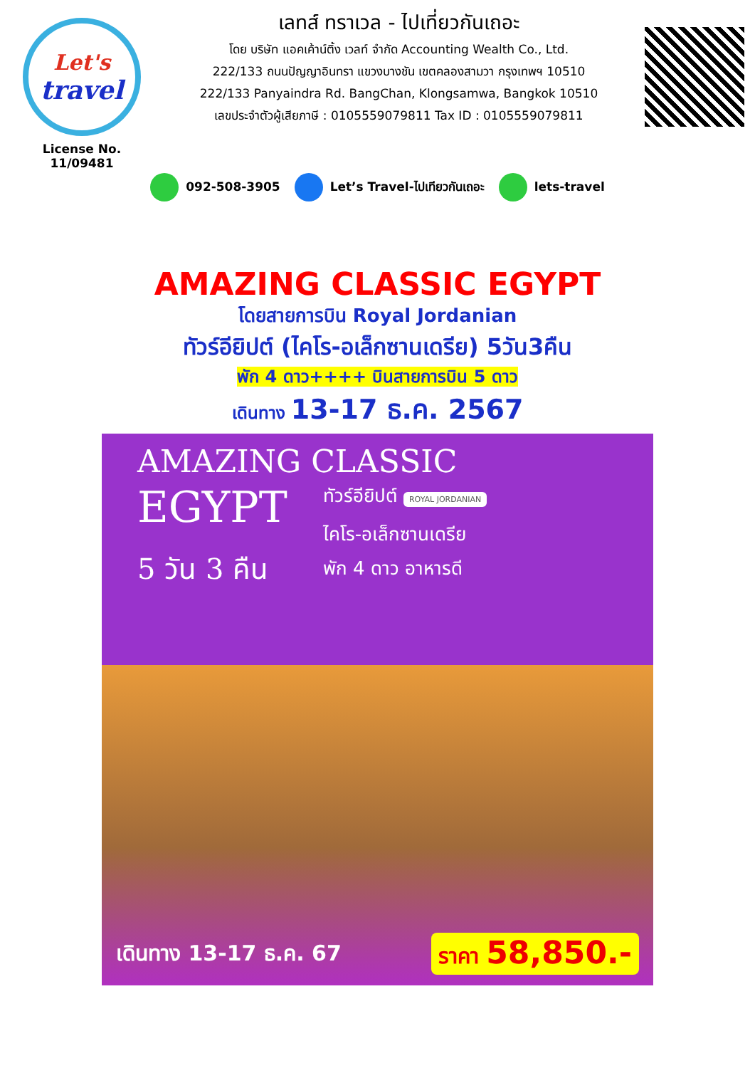Let's
travel
License No. 11/09481
เลทส์ ทราเวล - ไปเที่ยวกันเถอะ
โดย บริษัท แอคเค้าน์ติ้ง เวลท์ จำกัด Accounting Wealth Co., Ltd.
222/133 ถนนปัญญาอินทรา แขวงบางชัน เขตคลองสามวา กรุงเทพฯ 10510
222/133 Panyaindra Rd. BangChan, Klongsamwa, Bangkok 10510
เลขประจำตัวผู้เสียภาษี : 0105559079811 Tax ID : 0105559079811
092-508-3905 Let’s Travel-ไปเทียวกันเถอะ lets-travel
AMAZING CLASSIC EGYPT
โดยสายการบิน Royal Jordanian
ทัวร์อียิปต์ (ไคโร-อเล็กซานเดรีย) 5วัน3คืน
พัก 4 ดาว++++ บินสายการบิน 5 ดาว
เดินทาง 13-17 ธ.ค. 2567
AMAZING CLASSIC
EGYPT
5 วัน 3 คืน
ทัวร์อียิปต์ ROYAL JORDANIAN
ไคโร-อเล็กซานเดรีย
พัก 4 ดาว อาหารดี
เดินทาง 13-17 ธ.ค. 67 ราคา 58,850.-